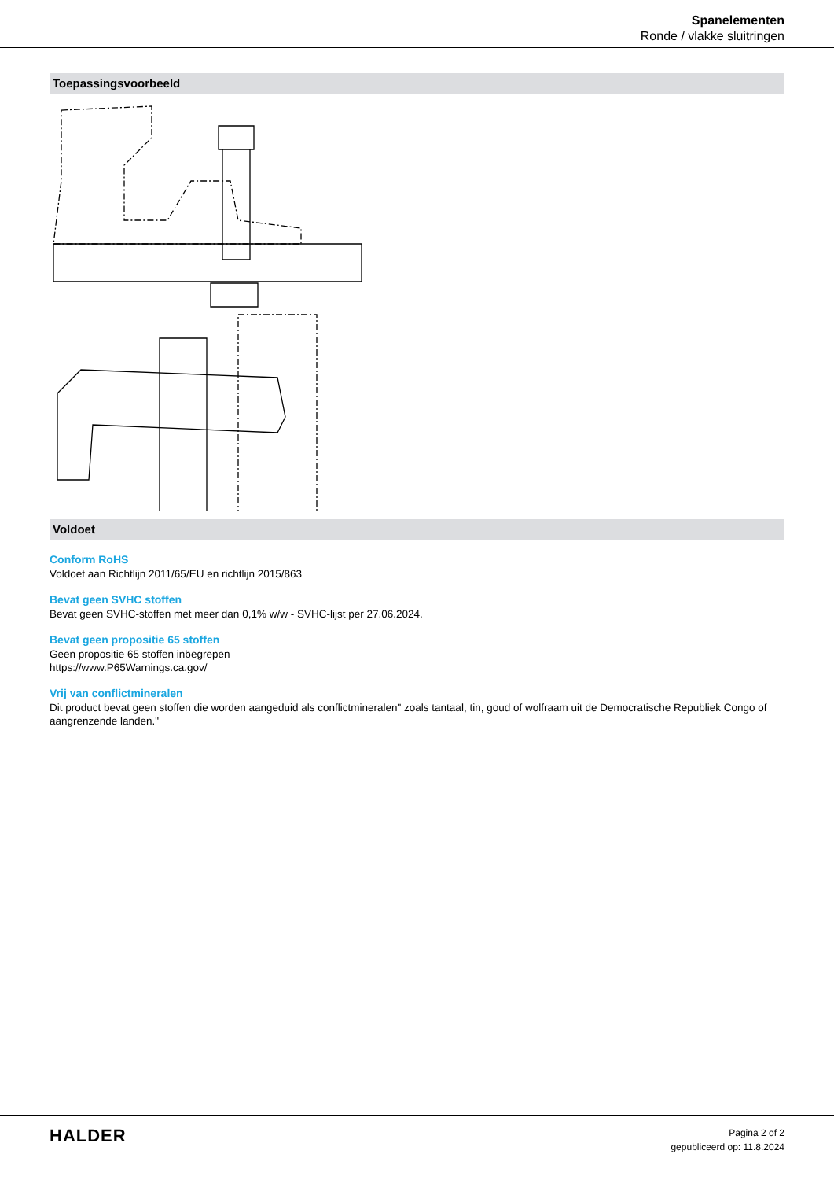Spanelementen
Ronde / vlakke sluitringen
Toepassingsvoorbeeld
Voldoet
Conform RoHS
Voldoet aan Richtlijn 2011/65/EU en richtlijn 2015/863
Bevat geen SVHC stoffen
Bevat geen SVHC-stoffen met meer dan 0,1% w/w - SVHC-lijst per 27.06.2024.
Bevat geen propositie 65 stoffen
Geen propositie 65 stoffen inbegrepen
https://www.P65Warnings.ca.gov/
Vrij van conflictmineralen
Dit product bevat geen stoffen die worden aangeduid als conflictmineralen" zoals tantaal, tin, goud of wolfraam uit de Democratische Republiek Congo of aangrenzende landen."
HALDER
Pagina 2 of 2
gepubliceerd op: 11.8.2024